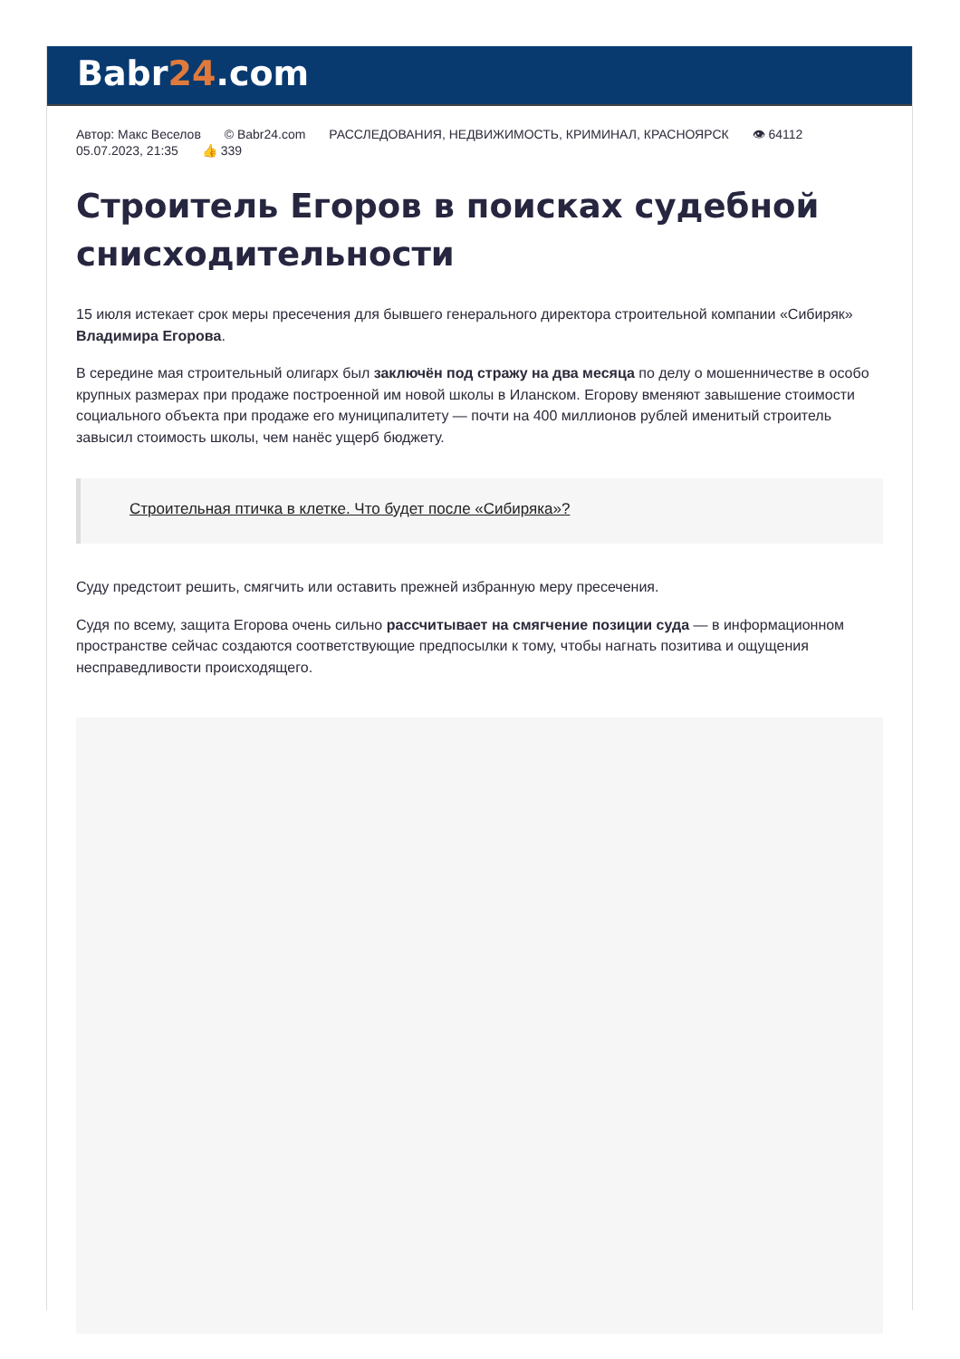Babr24.com
Автор: Макс Веселов © Babr24.com РАССЛЕДОВАНИЯ, НЕДВИЖИМОСТЬ, КРИМИНАЛ, КРАСНОЯРСК 👁 64112
05.07.2023, 21:35 👍 339
Строитель Егоров в поисках судебной снисходительности
15 июля истекает срок меры пресечения для бывшего генерального директора строительной компании «Сибиряк» Владимира Егорова.
В середине мая строительный олигарх был заключён под стражу на два месяца по делу о мошенничестве в особо крупных размерах при продаже построенной им новой школы в Иланском. Егорову вменяют завышение стоимости социального объекта при продаже его муниципалитету — почти на 400 миллионов рублей именитый строитель завысил стоимость школы, чем нанёс ущерб бюджету.
Строительная птичка в клетке. Что будет после «Сибиряка»?
Суду предстоит решить, смягчить или оставить прежней избранную меру пресечения.
Судя по всему, защита Егорова очень сильно рассчитывает на смягчение позиции суда — в информационном пространстве сейчас создаются соответствующие предпосылки к тому, чтобы нагнать позитива и ощущения несправедливости происходящего.